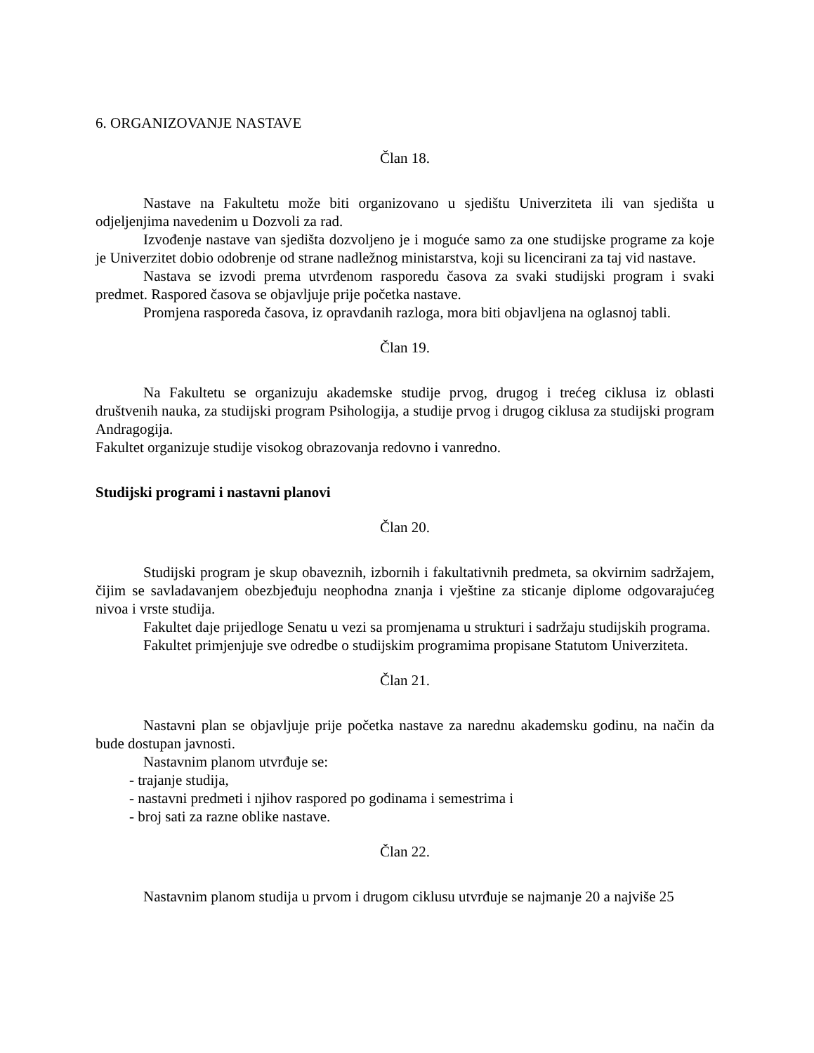6. ORGANIZOVANJE NASTAVE
Član 18.
Nastave na Fakultetu može biti organizovano u sjedištu Univerziteta ili van sjedišta u odjeljenjima navedenim u Dozvoli za rad.
Izvođenje nastave van sjedišta dozvoljeno je i moguće samo za one studijske programe za koje je Univerzitet dobio odobrenje od strane nadležnog ministarstva, koji su licencirani za taj vid nastave.
Nastava se izvodi prema utvrđenom rasporedu časova za svaki studijski program i svaki predmet. Raspored časova se objavljuje prije početka nastave.
Promjena rasporeda časova, iz opravdanih razloga, mora biti objavljena na oglasnoj tabli.
Član 19.
Na Fakultetu se organizuju akademske studije prvog, drugog i trećeg ciklusa iz oblasti društvenih nauka, za studijski program Psihologija, a studije prvog i drugog ciklusa za studijski program Andragogija.
Fakultet organizuje studije visokog obrazovanja redovno i vanredno.
Studijski programi i nastavni planovi
Član 20.
Studijski program je skup obaveznih, izbornih i fakultativnih predmeta, sa okvirnim sadržajem, čijim se savladavanjem obezbjeđuju neophodna znanja i vještine za sticanje diplome odgovarajućeg nivoa i vrste studija.
Fakultet daje prijedloge Senatu u vezi sa promjenama u strukturi i sadržaju studijskih programa.
Fakultet primjenjuje sve odredbe o studijskim programima propisane Statutom Univerziteta.
Član 21.
Nastavni plan se objavljuje prije početka nastave za narednu akademsku godinu, na način da bude dostupan javnosti.
Nastavnim planom utvrđuje se:
- trajanje studija,
- nastavni predmeti i njihov raspored po godinama i semestrima i
- broj sati za razne oblike nastave.
Član 22.
Nastavnim planom studija u prvom i drugom ciklusu utvrđuje se najmanje 20 a najviše 25